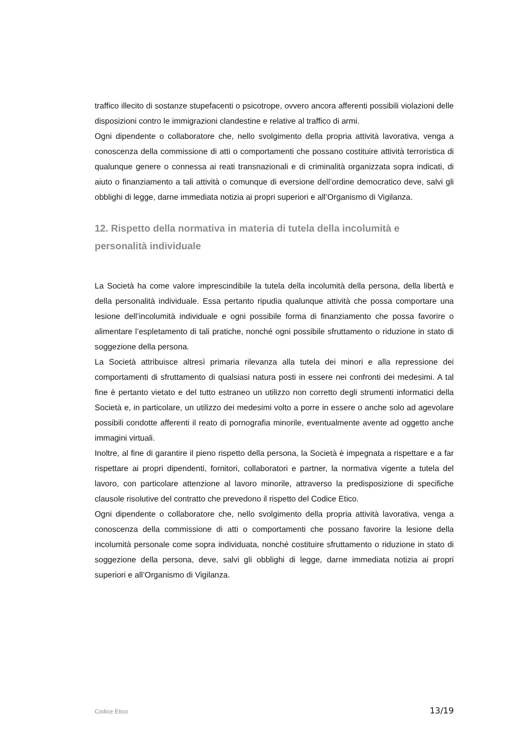traffico illecito di sostanze stupefacenti o psicotrope, ovvero ancora afferenti possibili violazioni delle disposizioni contro le immigrazioni clandestine e relative al traffico di armi.
Ogni dipendente o collaboratore che, nello svolgimento della propria attività lavorativa, venga a conoscenza della commissione di atti o comportamenti che possano costituire attività terroristica di qualunque genere o connessa ai reati transnazionali e di criminalità organizzata sopra indicati, di aiuto o finanziamento a tali attività o comunque di eversione dell’ordine democratico deve, salvi gli obblighi di legge, darne immediata notizia ai propri superiori e all’Organismo di Vigilanza.
12. Rispetto della normativa in materia di tutela della incolumità e personalità individuale
La Società ha come valore imprescindibile la tutela della incolumità della persona, della libertà e della personalità individuale. Essa pertanto ripudia qualunque attività che possa comportare una lesione dell’incolumità individuale e ogni possibile forma di finanziamento che possa favorire o alimentare l’espletamento di tali pratiche, nonché ogni possibile sfruttamento o riduzione in stato di soggezione della persona.
La Società attribuisce altresì primaria rilevanza alla tutela dei minori e alla repressione dei comportamenti di sfruttamento di qualsiasi natura posti in essere nei confronti dei medesimi. A tal fine è pertanto vietato e del tutto estraneo un utilizzo non corretto degli strumenti informatici della Società e, in particolare, un utilizzo dei medesimi volto a porre in essere o anche solo ad agevolare possibili condotte afferenti il reato di pornografia minorile, eventualmente avente ad oggetto anche immagini virtuali.
Inoltre, al fine di garantire il pieno rispetto della persona, la Società è impegnata a rispettare e a far rispettare ai propri dipendenti, fornitori, collaboratori e partner, la normativa vigente a tutela del lavoro, con particolare attenzione al lavoro minorile, attraverso la predisposizione di specifiche clausole risolutive del contratto che prevedono il rispetto del Codice Etico.
Ogni dipendente o collaboratore che, nello svolgimento della propria attività lavorativa, venga a conoscenza della commissione di atti o comportamenti che possano favorire la lesione della incolumità personale come sopra individuata, nonché costituire sfruttamento o riduzione in stato di soggezione della persona, deve, salvi gli obblighi di legge, darne immediata notizia ai propri superiori e all’Organismo di Vigilanza.
Codice Etico 13/19